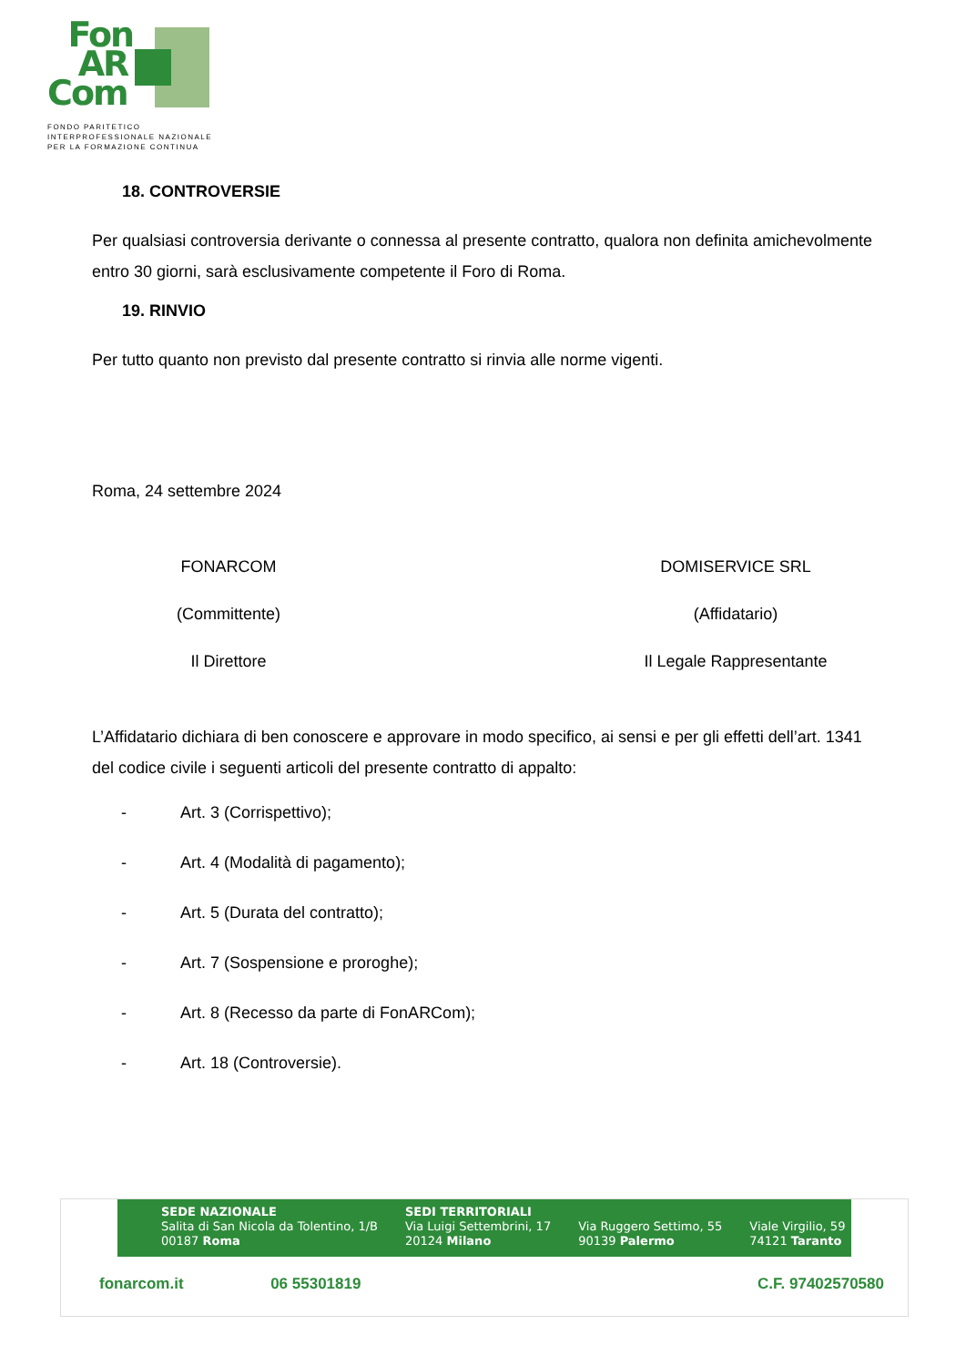Fon
AR
Com
FONDO PARITETICO
INTERPROFESSIONALE NAZIONALE
PER LA FORMAZIONE CONTINUA
18. CONTROVERSIE
Per qualsiasi controversia derivante o connessa al presente contratto, qualora non definita amichevolmente entro 30 giorni, sarà esclusivamente competente il Foro di Roma.
19. RINVIO
Per tutto quanto non previsto dal presente contratto si rinvia alle norme vigenti.
Roma, 24 settembre 2024
FONARCOM
(Committente)
Il Direttore
DOMISERVICE SRL
(Affidatario)
Il Legale Rappresentante
L’Affidatario dichiara di ben conoscere e approvare in modo specifico, ai sensi e per gli effetti dell’art. 1341 del codice civile i seguenti articoli del presente contratto di appalto:
- Art. 3 (Corrispettivo);
- Art. 4 (Modalità di pagamento);
- Art. 5 (Durata del contratto);
- Art. 7 (Sospensione e proroghe);
- Art. 8 (Recesso da parte di FonARCom);
- Art. 18 (Controversie).
SEDE NAZIONALE
Salita di San Nicola da Tolentino, 1/B
00187 Roma
SEDI TERRITORIALI
Via Luigi Settembrini, 17
20124 Milano
Via Ruggero Settimo, 55
90139 Palermo
Viale Virgilio, 59
74121 Taranto
fonarcom.it 06 55301819 C.F. 97402570580